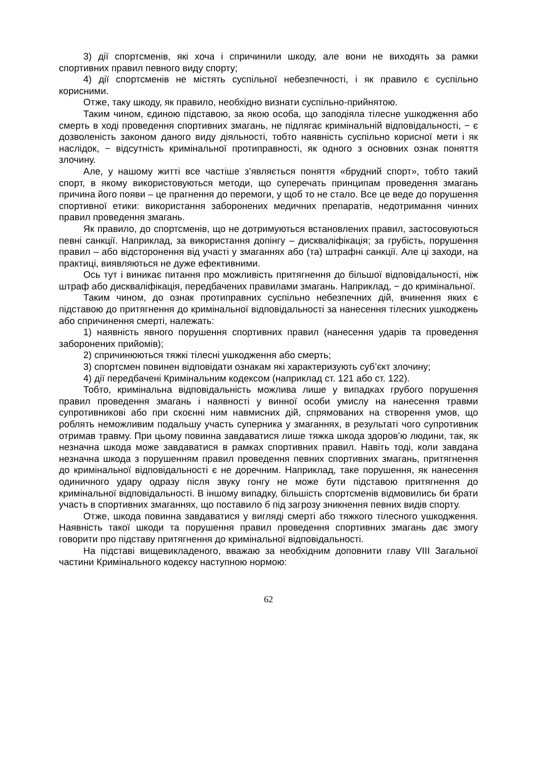3) дії спортсменів, які хоча і спричинили шкоду, але вони не виходять за рамки спортивних правил певного виду спорту;
4) дії спортсменів не містять суспільної небезпечності, і як правило є суспільно корисними.
Отже, таку шкоду, як правило, необхідно визнати суспільно-прийнятою.
Таким чином, єдиною підставою, за якою особа, що заподіяла тілесне ушкодження або смерть в ході проведення спортивних змагань, не підлягає кримінальній відповідальності, − є дозволеність законом даного виду діяльності, тобто наявність суспільно корисної мети і як наслідок, − відсутність кримінальної протиправності, як одного з основних ознак поняття злочину.
Але, у нашому житті все частіше з’являється поняття «брудний спорт», тобто такий спорт, в якому використовуються методи, що суперечать принципам проведення змагань причина його появи – це прагнення до перемоги, у щоб то не стало. Все це веде до порушення спортивної етики: використання заборонених медичних препаратів, недотримання чинних правил проведення змагань.
Як правило, до спортсменів, що не дотримуються встановлених правил, застосовуються певні санкції. Наприклад, за використання допінгу – дискваліфікація; за грубість, порушення правил – або відсторонення від участі у змаганнях або (та) штрафні санкції. Але ці заходи, на практиці, виявляються не дуже ефективними.
Ось тут і виникає питання про можливість притягнення до більшої відповідальності, ніж штраф або дискваліфікація, передбачених правилами змагань. Наприклад, − до кримінальної.
Таким чином, до ознак протиправних суспільно небезпечних дій, вчинення яких є підставою до притягнення до кримінальної відповідальності за нанесення тілесних ушкоджень або спричинення смерті, належать:
1) наявність явного порушення спортивних правил (нанесення ударів та проведення заборонених прийомів);
2) спричинюються тяжкі тілесні ушкодження або смерть;
3) спортсмен повинен відповідати ознакам які характеризують суб’єкт злочину;
4) дії передбачені Кримінальним кодексом (наприклад ст. 121 або ст. 122).
Тобто, кримінальна відповідальність можлива лише у випадках грубого порушення правил проведення змагань і наявності у винної особи умислу на нанесення травми супротивникові або при скоєнні ним навмисних дій, спрямованих на створення умов, що роблять неможливим подальшу участь суперника у змаганнях, в результаті чого супротивник отримав травму. При цьому повинна завдаватися лише тяжка шкода здоров’ю людини, так, як незначна шкода може завдаватися в рамках спортивних правил. Навіть тоді, коли завдана незначна шкода з порушенням правил проведення певних спортивних змагань, притягнення до кримінальної відповідальності є не доречним. Наприклад, таке порушення, як нанесення одиничного удару одразу після звуку гонгу не може бути підставою притягнення до кримінальної відповідальності. В іншому випадку, більшість спортсменів відмовились би брати участь в спортивних змаганнях, що поставило б під загрозу зникнення певних видів спорту.
Отже, шкода повинна завдаватися у вигляді смерті або тяжкого тілесного ушкодження. Наявність такої шкоди та порушення правил проведення спортивних змагань дає змогу говорити про підставу притягнення до кримінальної відповідальності.
На підставі вищевикладеного, вважаю за необхідним доповнити главу VIII Загальної частини Кримінального кодексу наступною нормою:
62